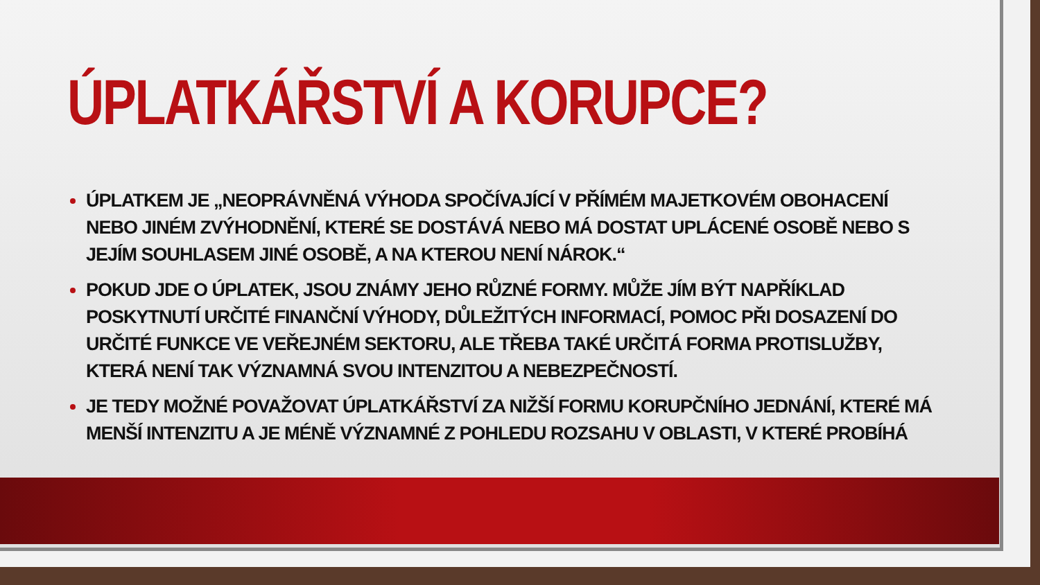ÚPLATKÁŘSTVÍ A KORUPCE?
ÚPLATKEM JE „NEOPRÁVNĚNÁ VÝHODA SPOČÍVAJÍCÍ V PŘÍMÉM MAJETKOVÉM OBOHACENÍ NEBO JINÉM ZVÝHODNĚNÍ, KTERÉ SE DOSTÁVÁ NEBO MÁ DOSTAT UPLÁCENÉ OSOBĚ NEBO S JEJÍM SOUHLASEM JINÉ OSOBĚ, A NA KTEROU NENÍ NÁROK.“
POKUD JDE O ÚPLATEK, JSOU ZNÁMY JEHO RŮZNÉ FORMY. MŮŽE JÍM BÝT NAPŘÍKLAD POSKYTNUTÍ URČITÉ FINANČNÍ VÝHODY, DŮLEŽITÝCH INFORMACÍ, POMOC PŘI DOSAZENÍ DO URČITÉ FUNKCE VE VEŘEJNÉM SEKTORU, ALE TŘEBA TAKÉ URČITÁ FORMA PROTISLUŽBY, KTERÁ NENÍ TAK VÝZNAMNÁ SVOU INTENZITOU A NEBEZPEČNOSTÍ.
JE TEDY MOŽNÉ POVAŽOVAT ÚPLATKÁŘSTVÍ ZA NIŽŠÍ FORMU KORUPČNÍHO JEDNÁNÍ, KTERÉ MÁ MENŠÍ INTENZITU A JE MÉNĚ VÝZNAMNÉ Z POHLEDU ROZSAHU V OBLASTI, V KTERÉ PROBÍHÁ